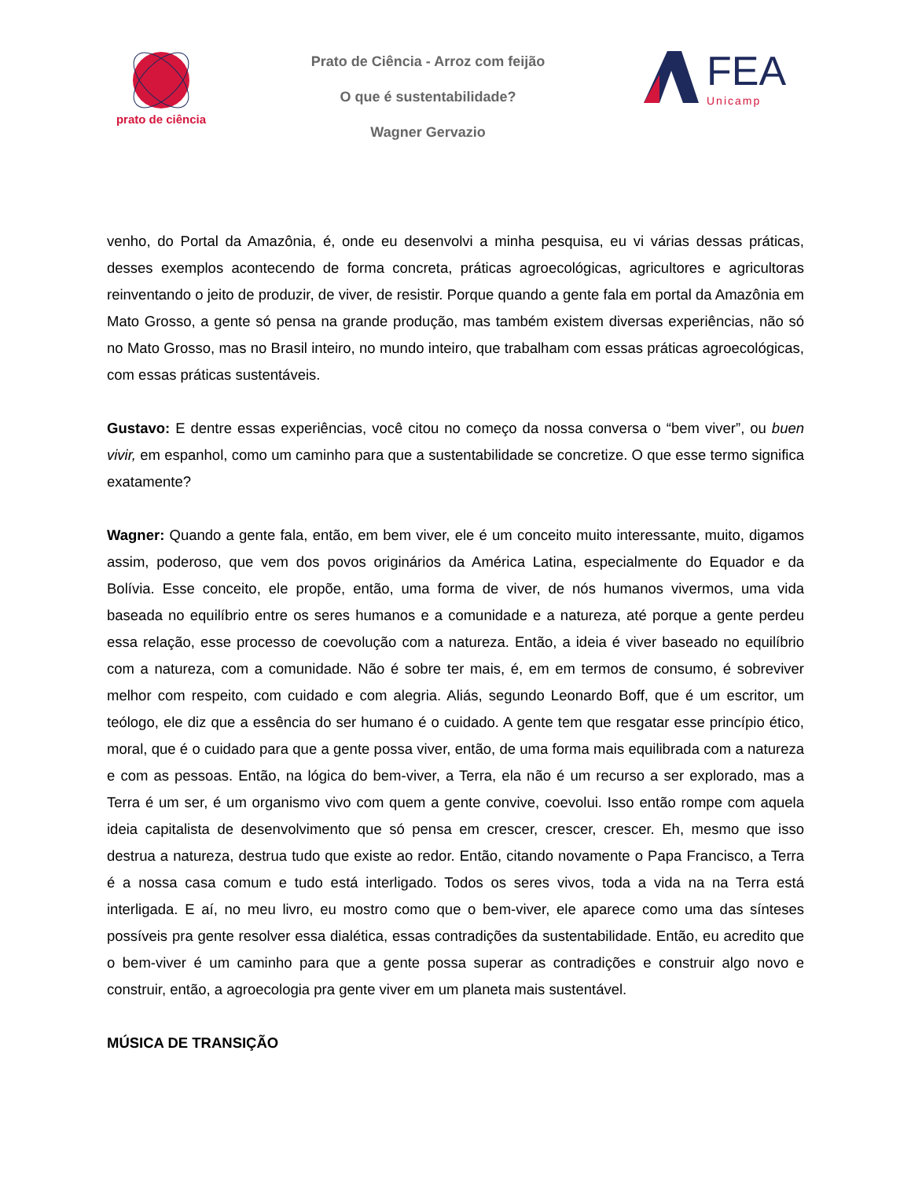prato de ciência
Prato de Ciência - Arroz com feijão
O que é sustentabilidade?
Wagner Gervazio
FEA
Unicamp
venho, do Portal da Amazônia, é, onde eu desenvolvi a minha pesquisa, eu vi várias dessas práticas, desses exemplos acontecendo de forma concreta, práticas agroecológicas, agricultores e agricultoras reinventando o jeito de produzir, de viver, de resistir. Porque quando a gente fala em portal da Amazônia em Mato Grosso, a gente só pensa na grande produção, mas também existem diversas experiências, não só no Mato Grosso, mas no Brasil inteiro, no mundo inteiro, que trabalham com essas práticas agroecológicas, com essas práticas sustentáveis.
Gustavo: E dentre essas experiências, você citou no começo da nossa conversa o “bem viver”, ou buen vivir, em espanhol, como um caminho para que a sustentabilidade se concretize. O que esse termo significa exatamente?
Wagner: Quando a gente fala, então, em bem viver, ele é um conceito muito interessante, muito, digamos assim, poderoso, que vem dos povos originários da América Latina, especialmente do Equador e da Bolívia. Esse conceito, ele propõe, então, uma forma de viver, de nós humanos vivermos, uma vida baseada no equilíbrio entre os seres humanos e a comunidade e a natureza, até porque a gente perdeu essa relação, esse processo de coevolução com a natureza. Então, a ideia é viver baseado no equilíbrio com a natureza, com a comunidade. Não é sobre ter mais, é, em em termos de consumo, é sobreviver melhor com respeito, com cuidado e com alegria. Aliás, segundo Leonardo Boff, que é um escritor, um teólogo, ele diz que a essência do ser humano é o cuidado. A gente tem que resgatar esse princípio ético, moral, que é o cuidado para que a gente possa viver, então, de uma forma mais equilibrada com a natureza e com as pessoas. Então, na lógica do bem-viver, a Terra, ela não é um recurso a ser explorado, mas a Terra é um ser, é um organismo vivo com quem a gente convive, coevolui. Isso então rompe com aquela ideia capitalista de desenvolvimento que só pensa em crescer, crescer, crescer. Eh, mesmo que isso destrua a natureza, destrua tudo que existe ao redor. Então, citando novamente o Papa Francisco, a Terra é a nossa casa comum e tudo está interligado. Todos os seres vivos, toda a vida na na Terra está interligada. E aí, no meu livro, eu mostro como que o bem-viver, ele aparece como uma das sínteses possíveis pra gente resolver essa dialética, essas contradições da sustentabilidade. Então, eu acredito que o bem-viver é um caminho para que a gente possa superar as contradições e construir algo novo e construir, então, a agroecologia pra gente viver em um planeta mais sustentável.
MÚSICA DE TRANSIÇÃO